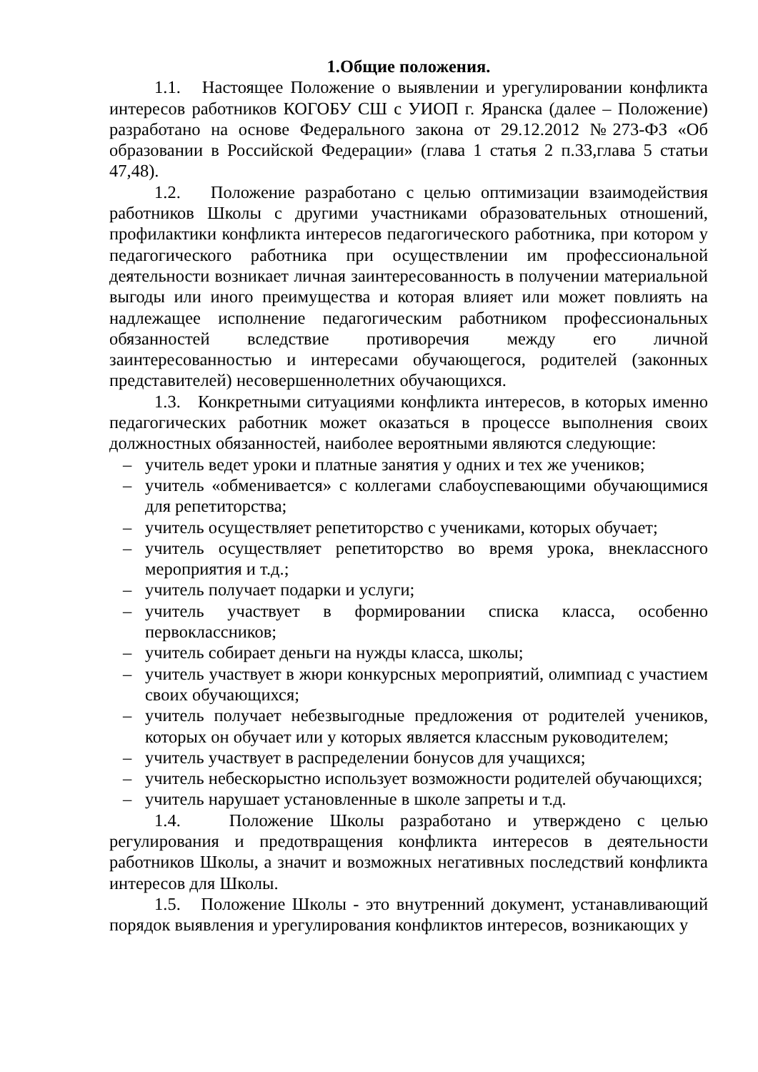1.Общие положения.
1.1. Настоящее Положение о выявлении и урегулировании конфликта интересов работников КОГОБУ СШ с УИОП г. Яранска (далее – Положение) разработано на основе Федерального закона от 29.12.2012 №273-ФЗ «Об образовании в Российской Федерации» (глава 1 статья 2 п.33,глава 5 статьи 47,48).
1.2. Положение разработано с целью оптимизации взаимодействия работников Школы с другими участниками образовательных отношений, профилактики конфликта интересов педагогического работника, при котором у педагогического работника при осуществлении им профессиональной деятельности возникает личная заинтересованность в получении материальной выгоды или иного преимущества и которая влияет или может повлиять на надлежащее исполнение педагогическим работником профессиональных обязанностей вследствие противоречия между его личной заинтересованностью и интересами обучающегося, родителей (законных представителей) несовершеннолетних обучающихся.
1.3. Конкретными ситуациями конфликта интересов, в которых именно педагогических работник может оказаться в процессе выполнения своих должностных обязанностей, наиболее вероятными являются следующие:
– учитель ведет уроки и платные занятия у одних и тех же учеников;
– учитель «обменивается» с коллегами слабоуспевающими обучающимися для репетиторства;
– учитель осуществляет репетиторство с учениками, которых обучает;
– учитель осуществляет репетиторство во время урока, внеклассного мероприятия и т.д.;
– учитель получает подарки и услуги;
– учитель участвует в формировании списка класса, особенно первоклассников;
– учитель собирает деньги на нужды класса, школы;
– учитель участвует в жюри конкурсных мероприятий, олимпиад с участием своих обучающихся;
– учитель получает небезвыгодные предложения от родителей учеников, которых он обучает или у которых является классным руководителем;
– учитель участвует в распределении бонусов для учащихся;
– учитель небескорыстно использует возможности родителей обучающихся;
– учитель нарушает установленные в школе запреты и т.д.
1.4. Положение Школы разработано и утверждено с целью регулирования и предотвращения конфликта интересов в деятельности работников Школы, а значит и возможных негативных последствий конфликта интересов для Школы.
1.5. Положение Школы - это внутренний документ, устанавливающий порядок выявления и урегулирования конфликтов интересов, возникающих у